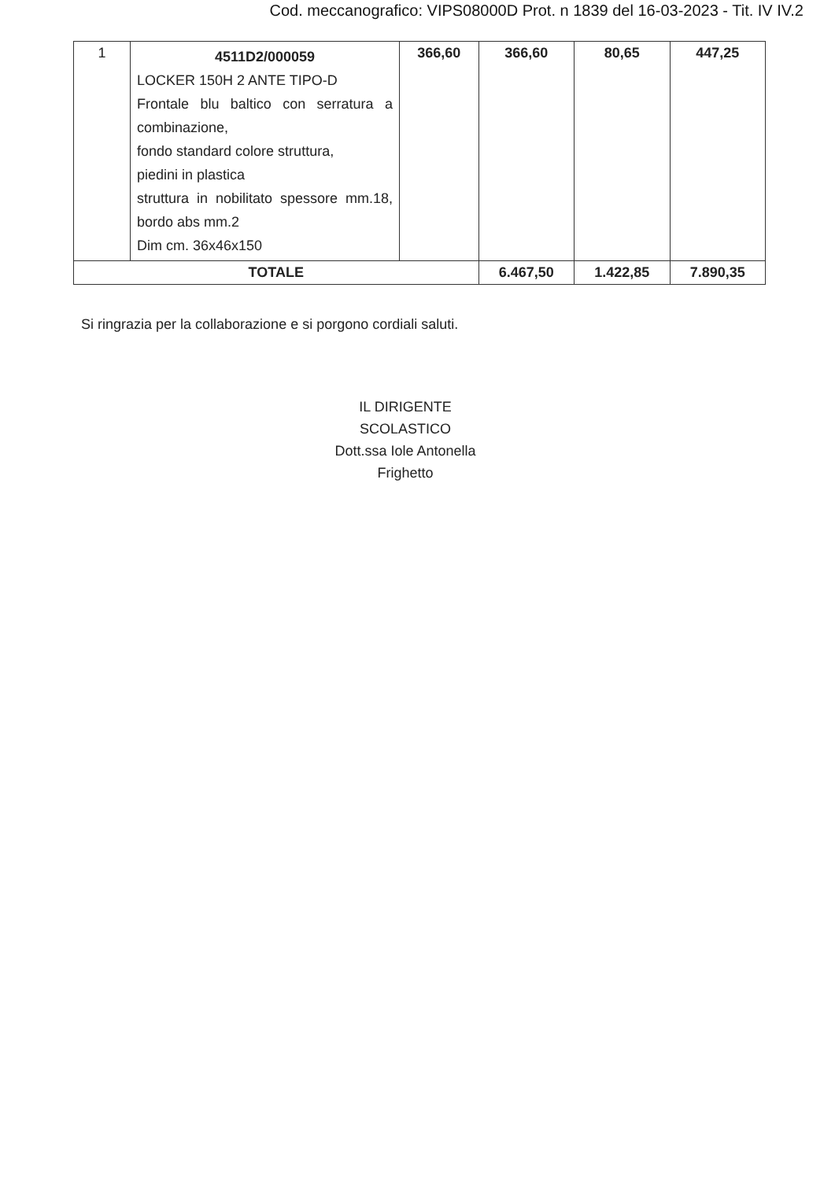Cod. meccanografico: VIPS08000D Prot. n 1839 del 16-03-2023 - Tit. IV IV.2
| 1 | 4511D2/000059 LOCKER 150H 2 ANTE TIPO-D Frontale blu baltico con serratura a combinazione, fondo standard colore struttura, piedini in plastica struttura in nobilitato spessore mm.18, bordo abs mm.2 Dim cm. 36x46x150 | 366,60 | 366,60 | 80,65 | 447,25 |
| TOTALE | | | 6.467,50 | 1.422,85 | 7.890,35 |
Si ringrazia per la collaborazione e si porgono cordiali saluti.
IL DIRIGENTE SCOLASTICO
Dott.ssa Iole Antonella Frighetto